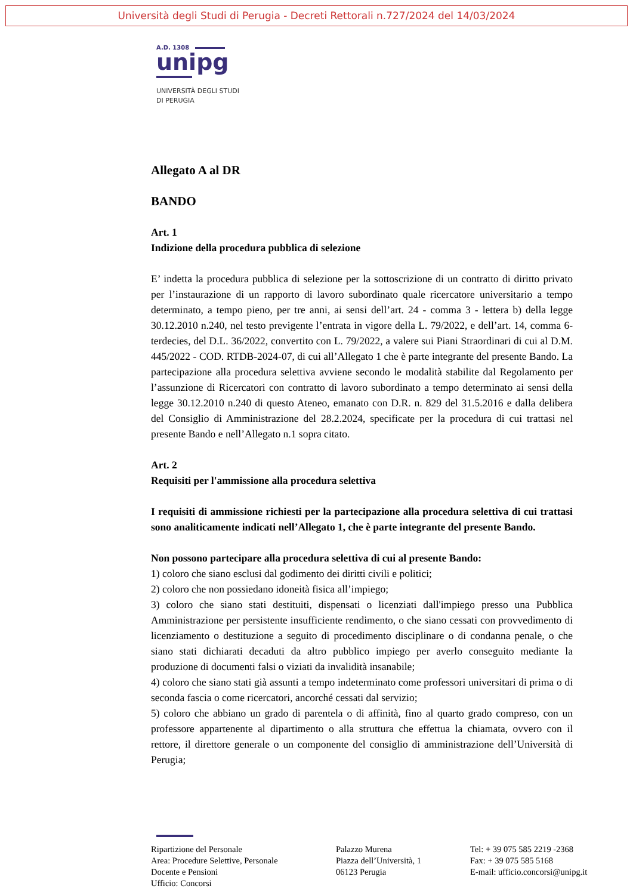Università degli Studi di Perugia - Decreti Rettorali n.727/2024 del 14/03/2024
A.D. 1308
unipg
UNIVERSITÀ DEGLI STUDI
DI PERUGIA
Allegato A al DR
BANDO
Art. 1
Indizione della procedura pubblica di selezione
E’ indetta la procedura pubblica di selezione per la sottoscrizione di un contratto di diritto privato per l’instaurazione di un rapporto di lavoro subordinato quale ricercatore universitario a tempo determinato, a tempo pieno, per tre anni, ai sensi dell’art. 24 - comma 3 - lettera b) della legge 30.12.2010 n.240, nel testo previgente l’entrata in vigore della L. 79/2022, e dell’art. 14, comma 6-terdecies, del D.L. 36/2022, convertito con L. 79/2022, a valere sui Piani Straordinari di cui al D.M. 445/2022 - COD. RTDB-2024-07, di cui all’Allegato 1 che è parte integrante del presente Bando. La partecipazione alla procedura selettiva avviene secondo le modalità stabilite dal Regolamento per l’assunzione di Ricercatori con contratto di lavoro subordinato a tempo determinato ai sensi della legge 30.12.2010 n.240 di questo Ateneo, emanato con D.R. n. 829 del 31.5.2016 e dalla delibera del Consiglio di Amministrazione del 28.2.2024, specificate per la procedura di cui trattasi nel presente Bando e nell’Allegato n.1 sopra citato.
Art. 2
Requisiti per l'ammissione alla procedura selettiva
I requisiti di ammissione richiesti per la partecipazione alla procedura selettiva di cui trattasi sono analiticamente indicati nell’Allegato 1, che è parte integrante del presente Bando.
Non possono partecipare alla procedura selettiva di cui al presente Bando:
1) coloro che siano esclusi dal godimento dei diritti civili e politici;
2) coloro che non possiedano idoneità fisica all’impiego;
3) coloro che siano stati destituiti, dispensati o licenziati dall'impiego presso una Pubblica Amministrazione per persistente insufficiente rendimento, o che siano cessati con provvedimento di licenziamento o destituzione a seguito di procedimento disciplinare o di condanna penale, o che siano stati dichiarati decaduti da altro pubblico impiego per averlo conseguito mediante la produzione di documenti falsi o viziati da invalidità insanabile;
4) coloro che siano stati già assunti a tempo indeterminato come professori universitari di prima o di seconda fascia o come ricercatori, ancorché cessati dal servizio;
5) coloro che abbiano un grado di parentela o di affinità, fino al quarto grado compreso, con un professore appartenente al dipartimento o alla struttura che effettua la chiamata, ovvero con il rettore, il direttore generale o un componente del consiglio di amministrazione dell’Università di Perugia;
Ripartizione del Personale
Area: Procedure Selettive, Personale
Docente e Pensioni
Ufficio: Concorsi
Palazzo Murena
Piazza dell’Università, 1
06123 Perugia
Tel: + 39 075 585 2219 -2368
Fax: + 39 075 585 5168
E-mail: ufficio.concorsi@unipg.it